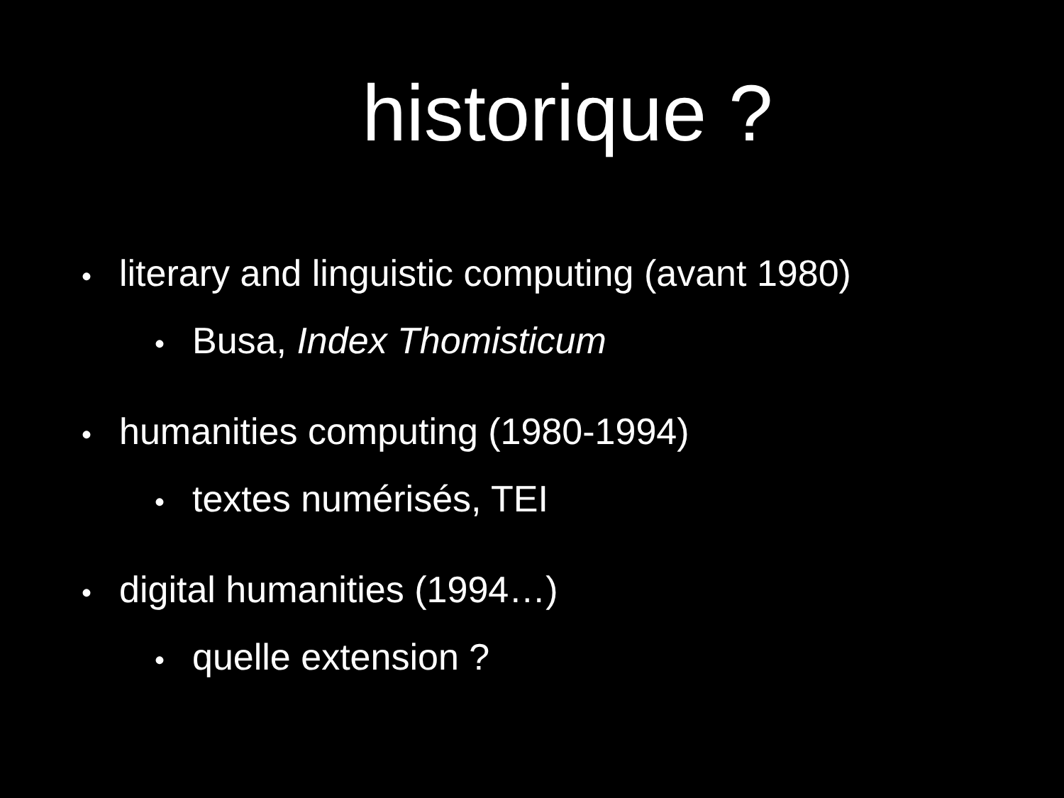historique ?
• literary and linguistic computing (avant 1980)
• Busa, Index Thomisticum
• humanities computing (1980-1994)
• textes numérisés, TEI
• digital humanities (1994…)
• quelle extension ?